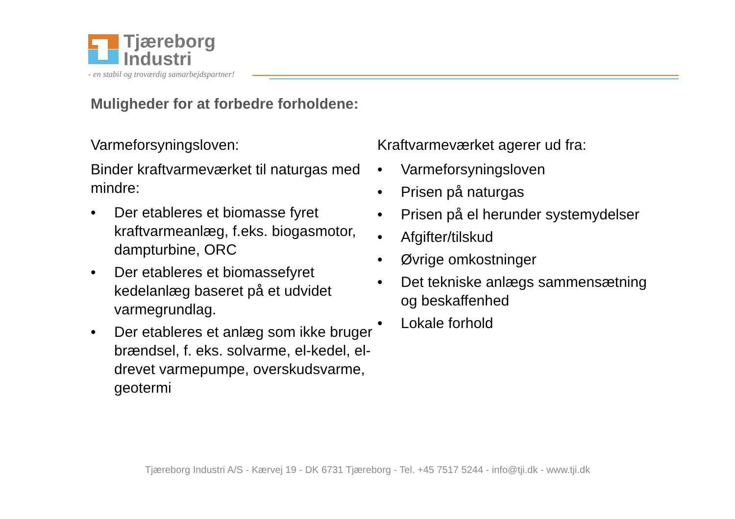Tjæreborg
Industri
- en stabil og troværdig samarbejdspartner!
Muligheder for at forbedre forholdene:
Varmeforsyningsloven:
Binder kraftvarmeværket til naturgas med mindre:
• Der etableres et biomasse fyret kraftvarmeanlæg, f.eks. biogasmotor, dampturbine, ORC
• Der etableres et biomassefyret kedelanlæg baseret på et udvidet varmegrundlag.
• Der etableres et anlæg som ikke bruger brændsel, f. eks. solvarme, el-kedel, el-drevet varmepumpe, overskudsvarme, geotermi
Kraftvarmeværket agerer ud fra:
• Varmeforsyningsloven
• Prisen på naturgas
• Prisen på el herunder systemydelser
• Afgifter/tilskud
• Øvrige omkostninger
• Det tekniske anlægs sammensætning og beskaffenhed
• Lokale forhold
Tjæreborg Industri A/S - Kærvej 19 - DK 6731 Tjæreborg - Tel. +45 7517 5244 - info@tji.dk - www.tji.dk